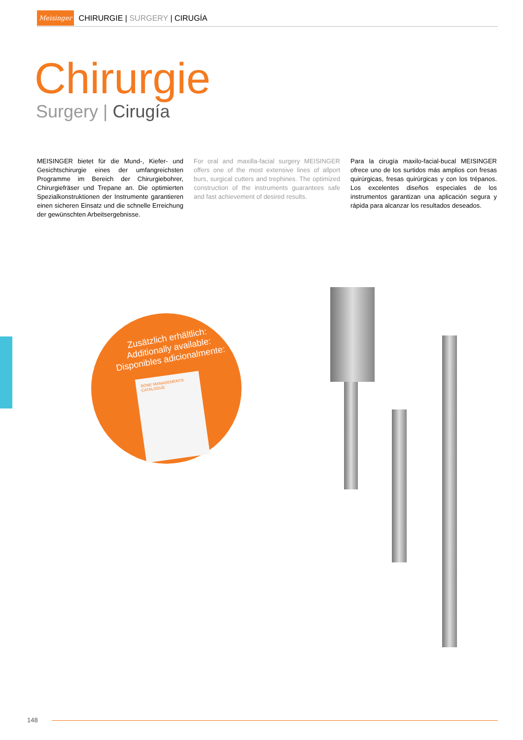Meisinger
CHIRURGIE | SURGERY | CIRUGÍA
Chirurgie
Surgery | Cirugía
MEISINGER bietet für die Mund-, Kiefer- und Gesichtschirurgie eines der umfangreichsten Programme im Bereich der Chirurgiebohrer, Chirurgiefräser und Trepane an. Die optimierten Spezialkonstruktionen der Instrumente garantieren einen sicheren Einsatz und die schnelle Erreichung der gewünschten Arbeitsergebnisse.
For oral and maxilla-facial surgery MEISINGER offers one of the most extensive lines of allport burs, surgical cutters and trephines. The optimized construction of the instruments guarantees safe and fast achievement of desired results.
Para la cirugía maxilo-facial-bucal MEISINGER ofrece uno de los surtidos más amplios con fresas quirúrgicas, fresas quirúrgicas y con los trépanos. Los excelentes diseños especiales de los instrumentos garantizan una aplicación segura y rápida para alcanzar los resultados deseados.
Zusätzlich erhältlich:
Additionally available:
Disponibles adicionalmente:
BONE MANAGEMENT®
CATALOGUE
148